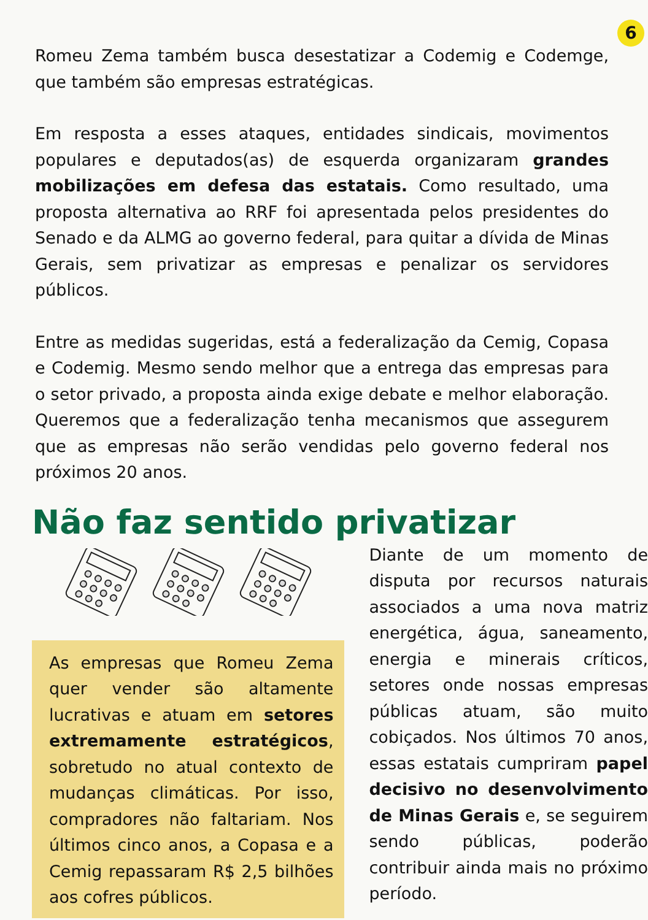6
Romeu Zema também busca desestatizar a Codemig e Codemge, que também são empresas estratégicas.
Em resposta a esses ataques, entidades sindicais, movimentos populares e deputados(as) de esquerda organizaram grandes mobilizações em defesa das estatais. Como resultado, uma proposta alternativa ao RRF foi apresentada pelos presidentes do Senado e da ALMG ao governo federal, para quitar a dívida de Minas Gerais, sem privatizar as empresas e penalizar os servidores públicos.
Entre as medidas sugeridas, está a federalização da Cemig, Copasa e Codemig. Mesmo sendo melhor que a entrega das empresas para o setor privado, a proposta ainda exige debate e melhor elaboração. Queremos que a federalização tenha mecanismos que assegurem que as empresas não serão vendidas pelo governo federal nos próximos 20 anos.
Não faz sentido privatizar
As empresas que Romeu Zema quer vender são altamente lucrativas e atuam em setores extremamente estratégicos, sobretudo no atual contexto de mudanças climáticas. Por isso, compradores não faltariam. Nos últimos cinco anos, a Copasa e a Cemig repassaram R$ 2,5 bilhões aos cofres públicos.
Diante de um momento de disputa por recursos naturais associados a uma nova matriz energética, água, saneamento, energia e minerais críticos, setores onde nossas empresas públicas atuam, são muito cobiçados. Nos últimos 70 anos, essas estatais cumpriram papel decisivo no desenvolvimento de Minas Gerais e, se seguirem sendo públicas, poderão contribuir ainda mais no próximo período.